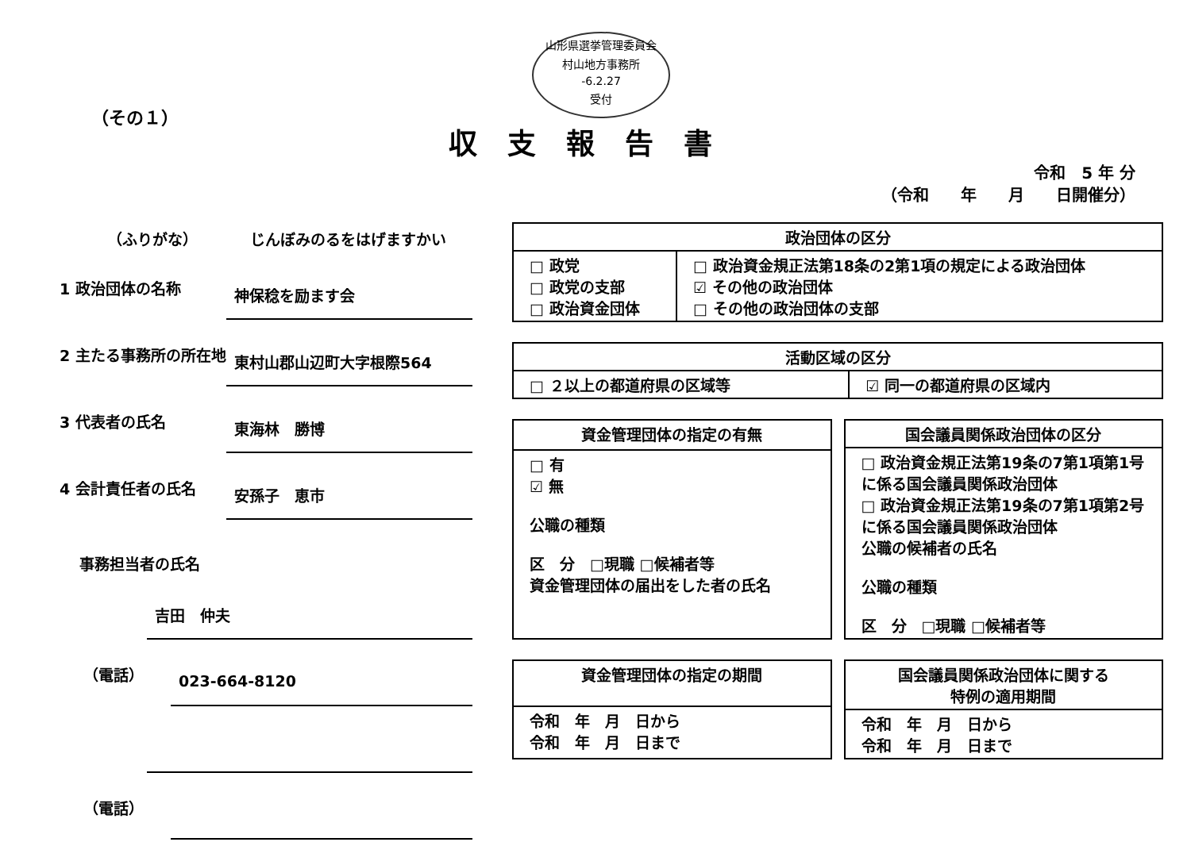山形県選挙管理委員会
村山地方事務所
-6.2.27
受付
（その１）
収支報告書
令和　5 年 分
（令和　　年　　月　　日開催分）
（ふりがな） じんぼみのるをはげますかい
1 政治団体の名称 神保稔を励ます会
2 主たる事務所の所在地 東村山郡山辺町大字根際564
3 代表者の氏名 東海林　勝博
4 会計責任者の氏名 安孫子　恵市
事務担当者の氏名
吉田　仲夫
（電話） 023-664-8120
（電話）
| 政治団体の区分 | |
| --- | --- |
| □ 政党 □ 政党の支部 □ 政治資金団体 | □ 政治資金規正法第18条の2第1項の規定による政治団体 ☑ その他の政治団体 □ その他の政治団体の支部 |
| 活動区域の区分 | |
| --- | --- |
| □ ２以上の都道府県の区域等 | ☑ 同一の都道府県の区域内 |
| 資金管理団体の指定の有無 |
| --- |
| □ 有 ☑ 無 公職の種類 区 分 □現職 □候補者等 資金管理団体の届出をした者の氏名 |
| 国会議員関係政治団体の区分 |
| --- |
| □ 政治資金規正法第19条の7第1項第1号に係る国会議員関係政治団体 □ 政治資金規正法第19条の7第1項第2号に係る国会議員関係政治団体 公職の候補者の氏名 公職の種類 区 分 □現職 □候補者等 |
| 資金管理団体の指定の期間 |
| --- |
| 令和 年 月 日から 令和 年 月 日まで |
| 国会議員関係政治団体に関する 特例の適用期間 |
| --- |
| 令和 年 月 日から 令和 年 月 日まで |